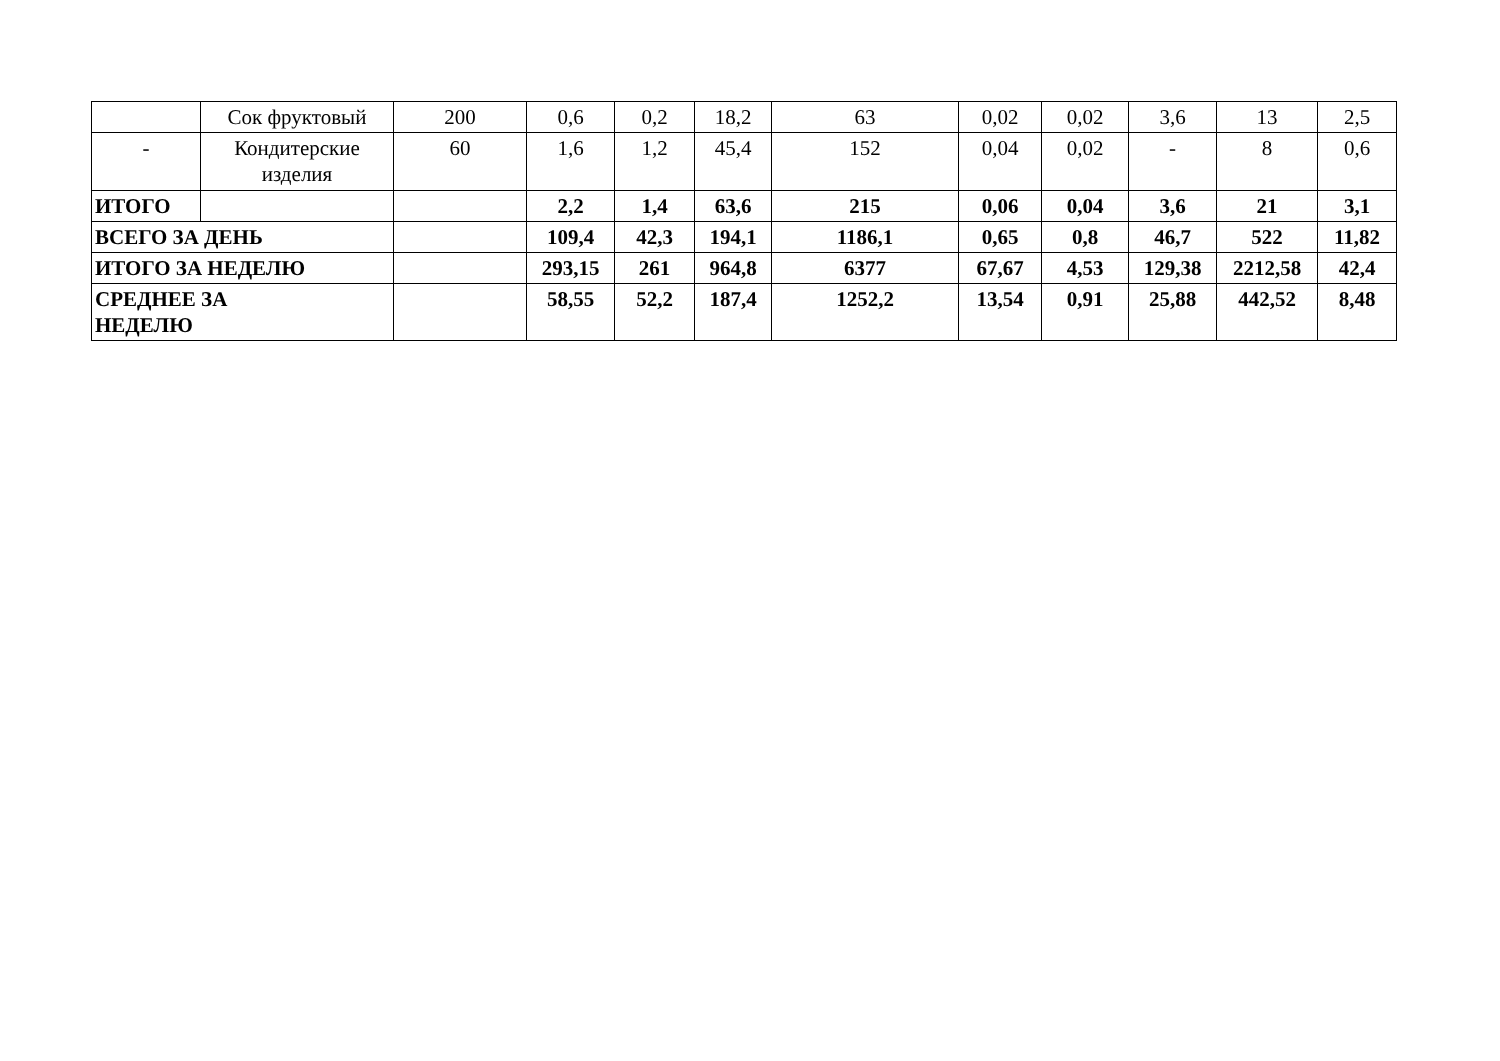| | Сок фруктовый | 200 | 0,6 | 0,2 | 18,2 | 63 | 0,02 | 0,02 | 3,6 | 13 | 2,5 |
| - | Кондитерские изделия | 60 | 1,6 | 1,2 | 45,4 | 152 | 0,04 | 0,02 | - | 8 | 0,6 |
| ИТОГО | | | 2,2 | 1,4 | 63,6 | 215 | 0,06 | 0,04 | 3,6 | 21 | 3,1 |
| ВСЕГО ЗА ДЕНЬ | | | 109,4 | 42,3 | 194,1 | 1186,1 | 0,65 | 0,8 | 46,7 | 522 | 11,82 |
| ИТОГО ЗА НЕДЕЛЮ | | | 293,15 | 261 | 964,8 | 6377 | 67,67 | 4,53 | 129,38 | 2212,58 | 42,4 |
| СРЕДНЕЕ ЗА НЕДЕЛЮ | | | 58,55 | 52,2 | 187,4 | 1252,2 | 13,54 | 0,91 | 25,88 | 442,52 | 8,48 |